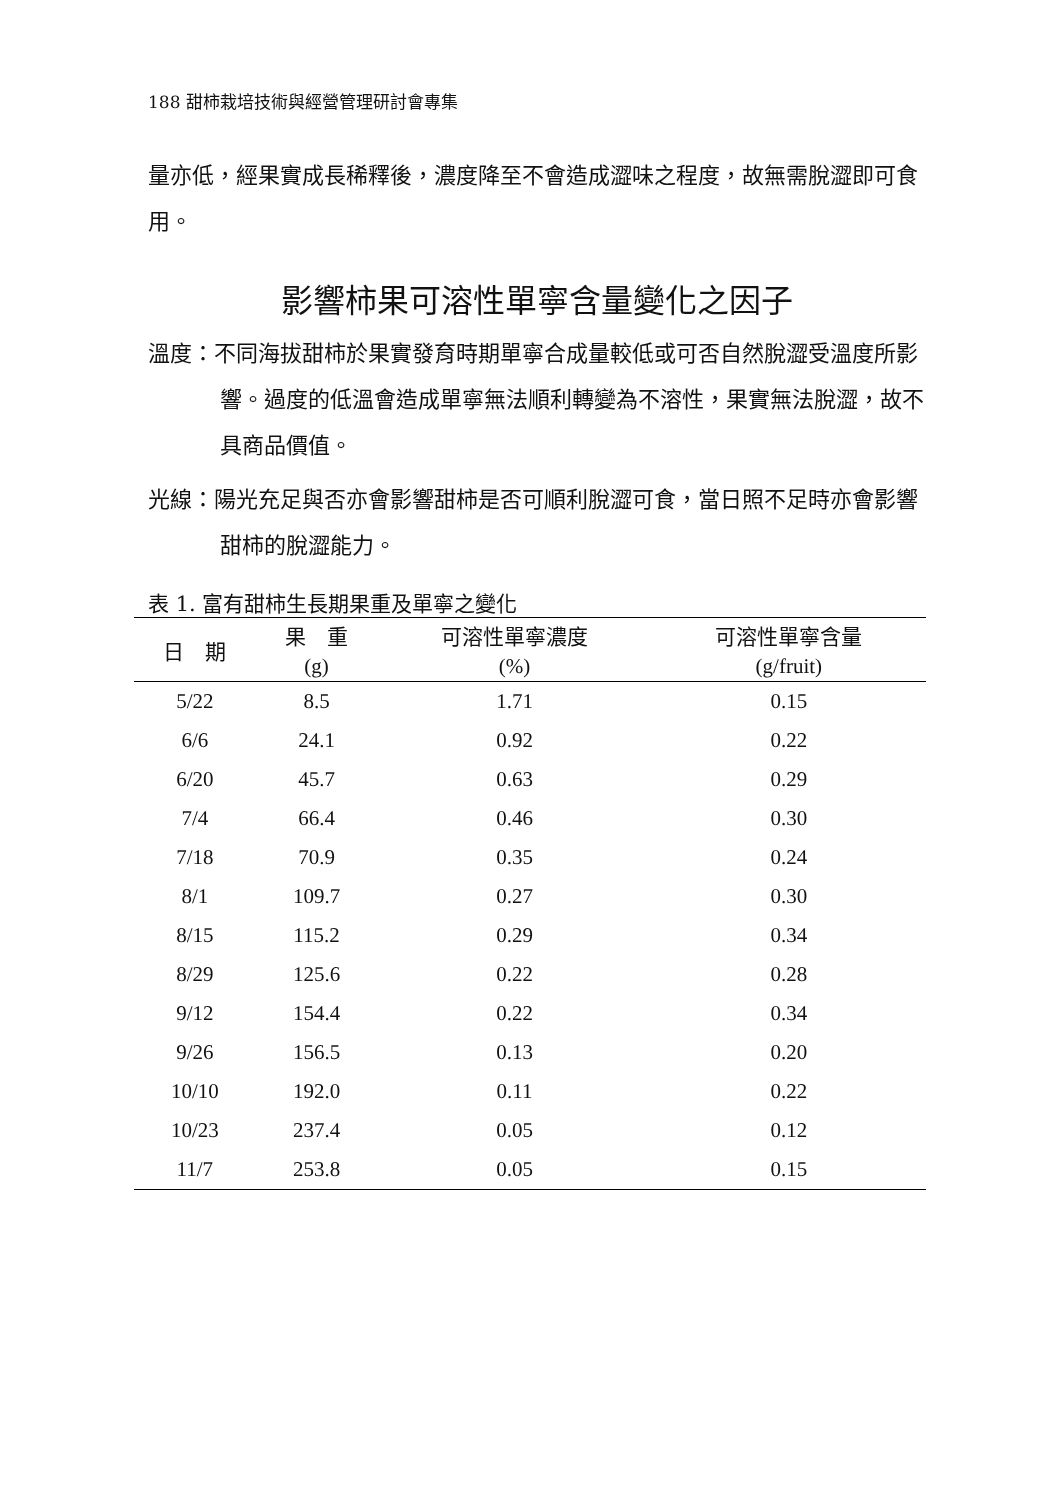188 甜柿栽培技術與經營管理研討會專集
量亦低，經果實成長稀釋後，濃度降至不會造成澀味之程度，故無需脫澀即可食用。
影響柿果可溶性單寧含量變化之因子
溫度：不同海拔甜柿於果實發育時期單寧合成量較低或可否自然脫澀受溫度所影響。過度的低溫會造成單寧無法順利轉變為不溶性，果實無法脫澀，故不具商品價值。
光線：陽光充足與否亦會影響甜柿是否可順利脫澀可食，當日照不足時亦會影響甜柿的脫澀能力。
表 1. 富有甜柿生長期果重及單寧之變化
| 日 期 | 果 重 | 可溶性單寧濃度 | 可溶性單寧含量 |
| --- | --- | --- | --- |
| | (g) | (%) | (g/fruit) |
| 5/22 | 8.5 | 1.71 | 0.15 |
| 6/6 | 24.1 | 0.92 | 0.22 |
| 6/20 | 45.7 | 0.63 | 0.29 |
| 7/4 | 66.4 | 0.46 | 0.30 |
| 7/18 | 70.9 | 0.35 | 0.24 |
| 8/1 | 109.7 | 0.27 | 0.30 |
| 8/15 | 115.2 | 0.29 | 0.34 |
| 8/29 | 125.6 | 0.22 | 0.28 |
| 9/12 | 154.4 | 0.22 | 0.34 |
| 9/26 | 156.5 | 0.13 | 0.20 |
| 10/10 | 192.0 | 0.11 | 0.22 |
| 10/23 | 237.4 | 0.05 | 0.12 |
| 11/7 | 253.8 | 0.05 | 0.15 |